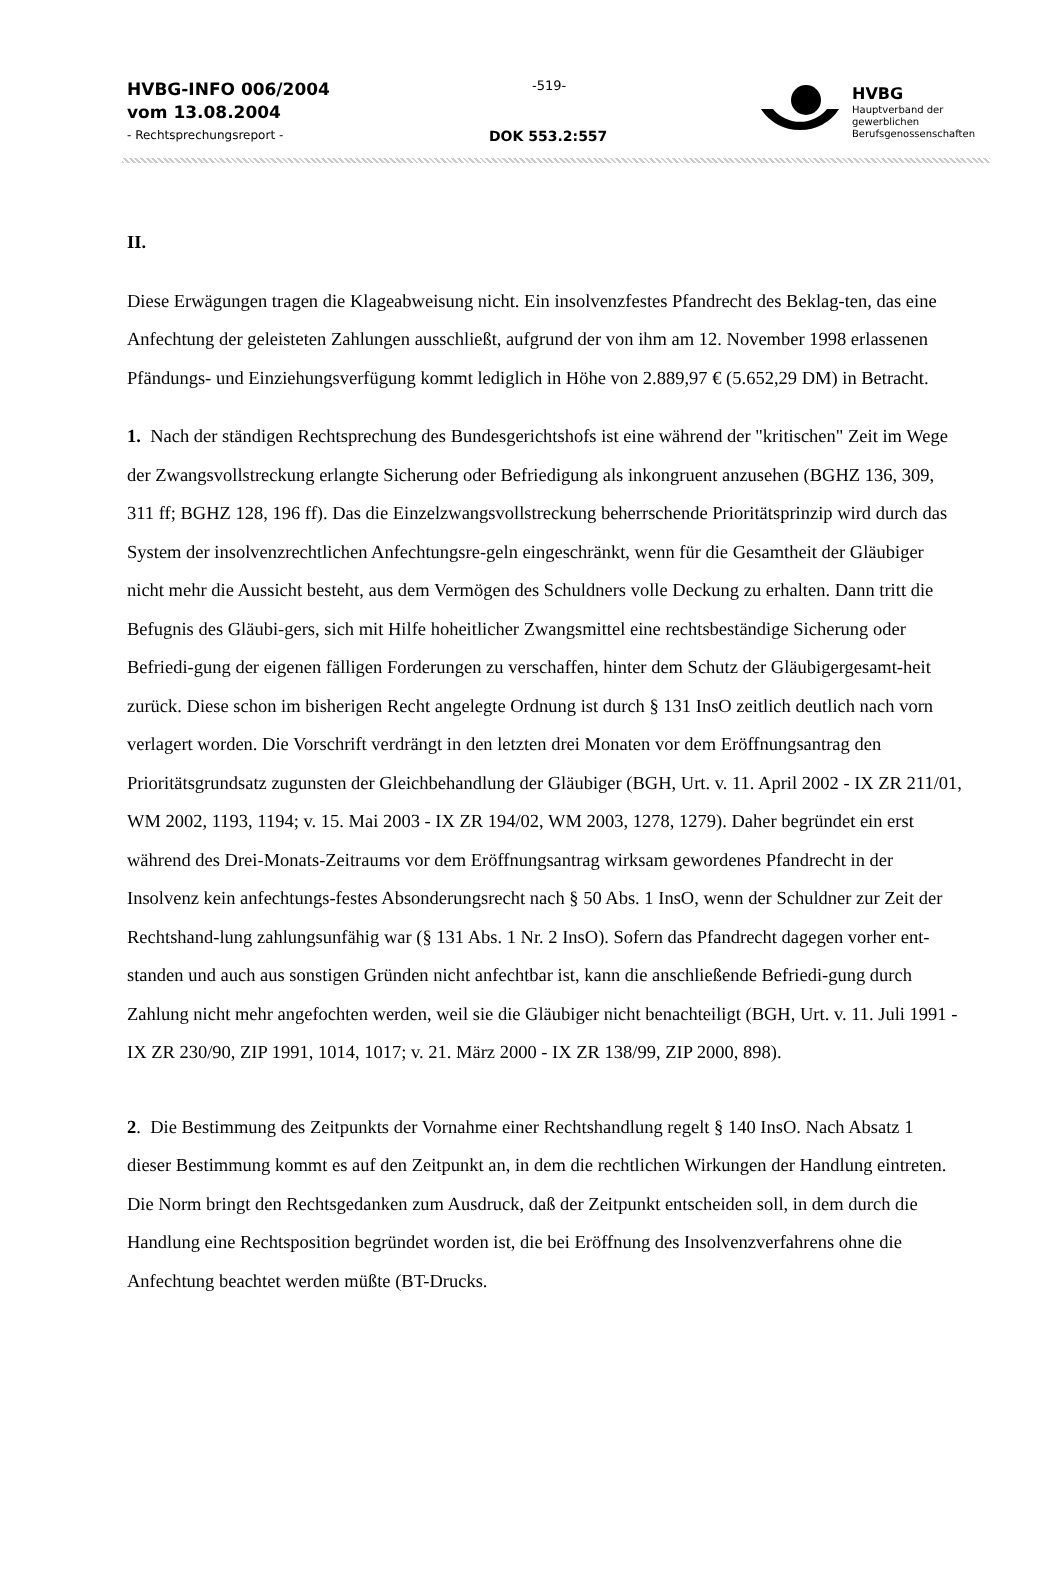HVBG-INFO 006/2004
vom 13.08.2004
- Rechtsprechungsreport -
-519-
DOK 553.2:557
HVBG
Hauptverband der
gewerblichen
Berufsgenossenschaften
II.
Diese Erwägungen tragen die Klageabweisung nicht. Ein insolvenzfestes Pfandrecht des Beklag-ten, das eine Anfechtung der geleisteten Zahlungen ausschließt, aufgrund der von ihm am 12. November 1998 erlassenen Pfändungs- und Einziehungsverfügung kommt lediglich in Höhe von 2.889,97 € (5.652,29 DM) in Betracht.
1. Nach der ständigen Rechtsprechung des Bundesgerichtshofs ist eine während der "kritischen" Zeit im Wege der Zwangsvollstreckung erlangte Sicherung oder Befriedigung als inkongruent anzusehen (BGHZ 136, 309, 311 ff; BGHZ 128, 196 ff). Das die Einzelzwangsvollstreckung beherrschende Prioritätsprinzip wird durch das System der insolvenzrechtlichen Anfechtungsre-geln eingeschränkt, wenn für die Gesamtheit der Gläubiger nicht mehr die Aussicht besteht, aus dem Vermögen des Schuldners volle Deckung zu erhalten. Dann tritt die Befugnis des Gläubi-gers, sich mit Hilfe hoheitlicher Zwangsmittel eine rechtsbeständige Sicherung oder Befriedi-gung der eigenen fälligen Forderungen zu verschaffen, hinter dem Schutz der Gläubigergesamt-heit zurück. Diese schon im bisherigen Recht angelegte Ordnung ist durch § 131 InsO zeitlich deutlich nach vorn verlagert worden. Die Vorschrift verdrängt in den letzten drei Monaten vor dem Eröffnungsantrag den Prioritätsgrundsatz zugunsten der Gleichbehandlung der Gläubiger (BGH, Urt. v. 11. April 2002 - IX ZR 211/01, WM 2002, 1193, 1194; v. 15. Mai 2003 - IX ZR 194/02, WM 2003, 1278, 1279). Daher begründet ein erst während des Drei-Monats-Zeitraums vor dem Eröffnungsantrag wirksam gewordenes Pfandrecht in der Insolvenz kein anfechtungs-festes Absonderungsrecht nach § 50 Abs. 1 InsO, wenn der Schuldner zur Zeit der Rechtshand-lung zahlungsunfähig war (§ 131 Abs. 1 Nr. 2 InsO). Sofern das Pfandrecht dagegen vorher ent-standen und auch aus sonstigen Gründen nicht anfechtbar ist, kann die anschließende Befriedi-gung durch Zahlung nicht mehr angefochten werden, weil sie die Gläubiger nicht benachteiligt (BGH, Urt. v. 11. Juli 1991 - IX ZR 230/90, ZIP 1991, 1014, 1017; v. 21. März 2000 - IX ZR 138/99, ZIP 2000, 898).
2. Die Bestimmung des Zeitpunkts der Vornahme einer Rechtshandlung regelt § 140 InsO. Nach Absatz 1 dieser Bestimmung kommt es auf den Zeitpunkt an, in dem die rechtlichen Wirkungen der Handlung eintreten. Die Norm bringt den Rechtsgedanken zum Ausdruck, daß der Zeitpunkt entscheiden soll, in dem durch die Handlung eine Rechtsposition begründet worden ist, die bei Eröffnung des Insolvenzverfahrens ohne die Anfechtung beachtet werden müßte (BT-Drucks.